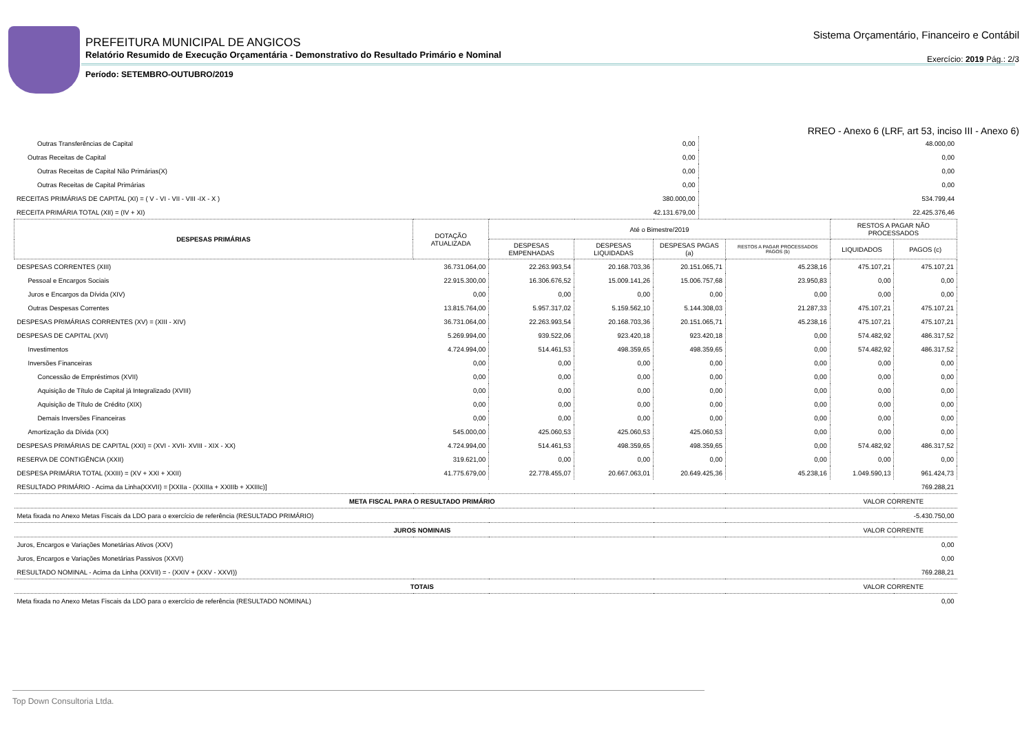PREFEITURA MUNICIPAL DE ANGICOS
Relatório Resumido de Execução Orçamentária - Demonstrativo do Resultado Primário e Nominal
Período: SETEMBRO-OUTUBRO/2019
Sistema Orçamentário, Financeiro e Contábil
Exercício: 2019 Pág.: 2/3
RREO - Anexo 6 (LRF, art 53, inciso III - Anexo 6)
| Outras Transferências de Capital | 0,00 | 48.000,00 |
| Outras Receitas de Capital | 0,00 | 0,00 |
| Outras Receitas de Capital Não Primárias(X) | 0,00 | 0,00 |
| Outras Receitas de Capital Primárias | 0,00 | 0,00 |
| RECEITAS PRIMÁRIAS DE CAPITAL (XI) = ( V - VI - VII - VIII -IX - X ) | 380.000,00 | 534.799,44 |
| RECEITA PRIMÁRIA TOTAL (XII) = (IV + XI) | 42.131.679,00 | 22.425.376,46 |
| DESPESAS PRIMÁRIAS | DOTAÇÃO ATUALIZADA | Até o Bimestre/2019 | | | | RESTOS A PAGAR NÃO PROCESSADOS | |
| --- | --- | --- | --- | --- | --- | --- | --- |
| | | DESPESAS EMPENHADAS | DESPESAS LIQUIDADAS | DESPESAS PAGAS (a) | RESTOS A PAGAR PROCESSADOS PAGOS (b) | LIQUIDADOS | PAGOS (c) |
| DESPESAS CORRENTES (XIII) | 36.731.064,00 | 22.263.993,54 | 20.168.703,36 | 20.151.065,71 | 45.238,16 | 475.107,21 | 475.107,21 |
| Pessoal e Encargos Sociais | 22.915.300,00 | 16.306.676,52 | 15.009.141,26 | 15.006.757,68 | 23.950,83 | 0,00 | 0,00 |
| Juros e Encargos da Dívida (XIV) | 0,00 | 0,00 | 0,00 | 0,00 | 0,00 | 0,00 | 0,00 |
| Outras Despesas Correntes | 13.815.764,00 | 5.957.317,02 | 5.159.562,10 | 5.144.308,03 | 21.287,33 | 475.107,21 | 475.107,21 |
| DESPESAS PRIMÁRIAS CORRENTES (XV) = (XIII - XIV) | 36.731.064,00 | 22.263.993,54 | 20.168.703,36 | 20.151.065,71 | 45.238,16 | 475.107,21 | 475.107,21 |
| DESPESAS DE CAPITAL (XVI) | 5.269.994,00 | 939.522,06 | 923.420,18 | 923.420,18 | 0,00 | 574.482,92 | 486.317,52 |
| Investimentos | 4.724.994,00 | 514.461,53 | 498.359,65 | 498.359,65 | 0,00 | 574.482,92 | 486.317,52 |
| Inversões Financeiras | 0,00 | 0,00 | 0,00 | 0,00 | 0,00 | 0,00 | 0,00 |
| Concessão de Empréstimos (XVII) | 0,00 | 0,00 | 0,00 | 0,00 | 0,00 | 0,00 | 0,00 |
| Aquisição de Título de Capital já Integralizado (XVIII) | 0,00 | 0,00 | 0,00 | 0,00 | 0,00 | 0,00 | 0,00 |
| Aquisição de Título de Crédito (XIX) | 0,00 | 0,00 | 0,00 | 0,00 | 0,00 | 0,00 | 0,00 |
| Demais Inversões Financeiras | 0,00 | 0,00 | 0,00 | 0,00 | 0,00 | 0,00 | 0,00 |
| Amortização da Dívida (XX) | 545.000,00 | 425.060,53 | 425.060,53 | 425.060,53 | 0,00 | 0,00 | 0,00 |
| DESPESAS PRIMÁRIAS DE CAPITAL (XXI) = (XVI - XVII- XVIII - XIX - XX) | 4.724.994,00 | 514.461,53 | 498.359,65 | 498.359,65 | 0,00 | 574.482,92 | 486.317,52 |
| RESERVA DE CONTIGÊNCIA (XXII) | 319.621,00 | 0,00 | 0,00 | 0,00 | 0,00 | 0,00 | 0,00 |
| DESPESA PRIMÁRIA TOTAL (XXIII) = (XV + XXI + XXII) | 41.775.679,00 | 22.778.455,07 | 20.667.063,01 | 20.649.425,36 | 45.238,16 | 1.049.590,13 | 961.424,73 |
| RESULTADO PRIMÁRIO - Acima da Linha(XXVII) = [XXIIa - (XXIIIa + XXIIIb + XXIIIc)] | | | | | | | 769.288,21 |
| META FISCAL PARA O RESULTADO PRIMÁRIO | | | | | | VALOR CORRENTE | |
| Meta fixada no Anexo Metas Fiscais da LDO para o exercício de referência (RESULTADO PRIMÁRIO) | | | | | | | -5.430.750,00 |
| JUROS NOMINAIS | | | | | | VALOR CORRENTE | |
| Juros, Encargos e Variações Monetárias Ativos (XXV) | | | | | | | 0,00 |
| Juros, Encargos e Variações Monetárias Passivos (XXVI) | | | | | | | 0,00 |
| RESULTADO NOMINAL - Acima da Linha (XXVII) = - (XXIV + (XXV - XXVI)) | | | | | | | 769.288,21 |
| TOTAIS | | | | | | VALOR CORRENTE | |
| Meta fixada no Anexo Metas Fiscais da LDO para o exercício de referência (RESULTADO NOMINAL) | | | | | | | 0,00 |
Top Down Consultoria Ltda.